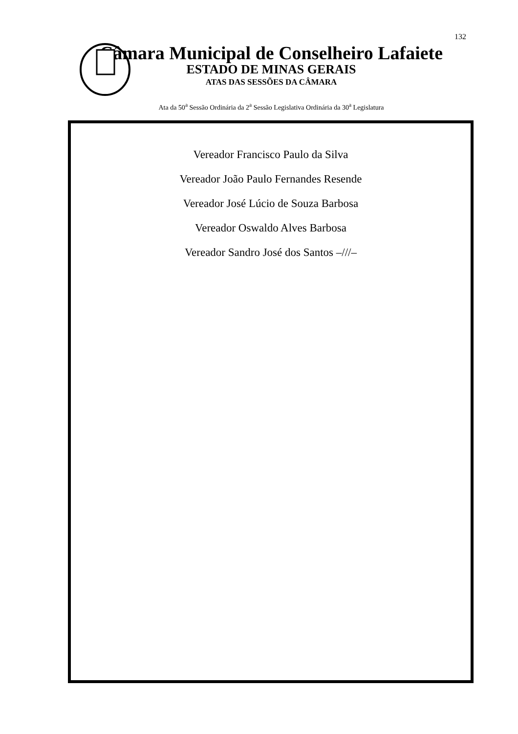132
Câmara Municipal de Conselheiro Lafaiete
ESTADO DE MINAS GERAIS
ATAS DAS SESSÕES DA CÂMARA
Ata da 50<sup>a</sup> Sessão Ordinária da 2<sup>a</sup> Sessão Legislativa Ordinária da 30<sup>a</sup> Legislatura
Vereador Francisco Paulo da Silva
Vereador João Paulo Fernandes Resende
Vereador José Lúcio de Souza Barbosa
Vereador Oswaldo Alves Barbosa
Vereador Sandro José dos Santos –///–